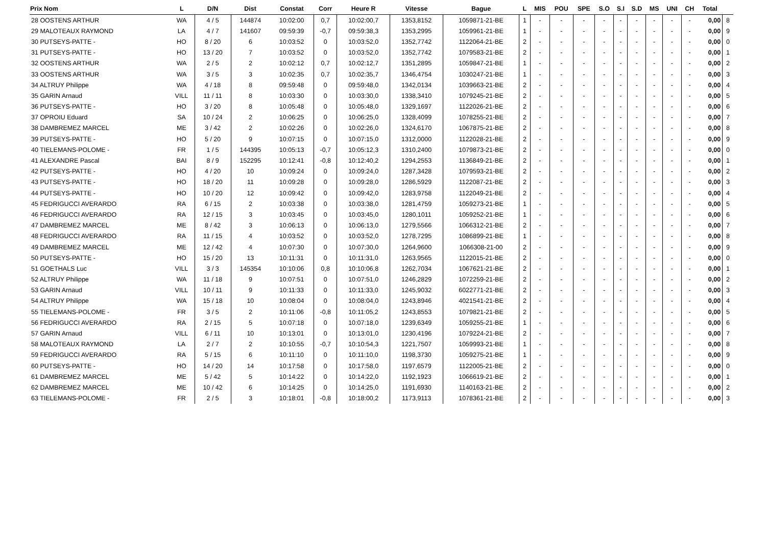| Prix Nom | L | D/N | Dist | Constat | Corr | Heure R | Vitesse | Bague | L | MIS | POU | SPE | S.O | S.I | S.D | MS | UNI | CH | Total | |
| --- | --- | --- | --- | --- | --- | --- | --- | --- | --- | --- | --- | --- | --- | --- | --- | --- | --- | --- | --- | --- |
| 28 OOSTENS ARTHUR | WA | 4 / 5 | 144874 | 10:02:00 | 0,7 | 10:02:00,7 | 1353,8152 | 1059871-21-BE | 1 | - | - | - | - | - | - | - | - | - | 0,00 | 8 |
| 29 MALOTEAUX RAYMOND | LA | 4 / 7 | 141607 | 09:59:39 | -0,7 | 09:59:38,3 | 1353,2995 | 1059961-21-BE | 1 | - | - | - | - | - | - | - | - | - | 0,00 | 9 |
| 30 PUTSEYS-PATTE - | HO | 8 / 20 | 6 | 10:03:52 | 0 | 10:03:52,0 | 1352,7742 | 1122064-21-BE | 2 | - | - | - | - | - | - | - | - | - | 0,00 | 0 |
| 31 PUTSEYS-PATTE - | HO | 13 / 20 | 7 | 10:03:52 | 0 | 10:03:52,0 | 1352,7742 | 1079583-21-BE | 2 | - | - | - | - | - | - | - | - | - | 0,00 | 1 |
| 32 OOSTENS ARTHUR | WA | 2 / 5 | 2 | 10:02:12 | 0,7 | 10:02:12,7 | 1351,2895 | 1059847-21-BE | 1 | - | - | - | - | - | - | - | - | - | 0,00 | 2 |
| 33 OOSTENS ARTHUR | WA | 3 / 5 | 3 | 10:02:35 | 0,7 | 10:02:35,7 | 1346,4754 | 1030247-21-BE | 1 | - | - | - | - | - | - | - | - | - | 0,00 | 3 |
| 34 ALTRUY Philippe | WA | 4 / 18 | 8 | 09:59:48 | 0 | 09:59:48,0 | 1342,0134 | 1039663-21-BE | 2 | - | - | - | - | - | - | - | - | - | 0,00 | 4 |
| 35 GARIN Arnaud | VILL | 11 / 11 | 8 | 10:03:30 | 0 | 10:03:30,0 | 1338,3410 | 1079245-21-BE | 2 | - | - | - | - | - | - | - | - | - | 0,00 | 5 |
| 36 PUTSEYS-PATTE - | HO | 3 / 20 | 8 | 10:05:48 | 0 | 10:05:48,0 | 1329,1697 | 1122026-21-BE | 2 | - | - | - | - | - | - | - | - | - | 0,00 | 6 |
| 37 OPROIU Eduard | SA | 10 / 24 | 2 | 10:06:25 | 0 | 10:06:25,0 | 1328,4099 | 1078255-21-BE | 2 | - | - | - | - | - | - | - | - | - | 0,00 | 7 |
| 38 DAMBREMEZ MARCEL | ME | 3 / 42 | 2 | 10:02:26 | 0 | 10:02:26,0 | 1324,6170 | 1067875-21-BE | 2 | - | - | - | - | - | - | - | - | - | 0,00 | 8 |
| 39 PUTSEYS-PATTE - | HO | 5 / 20 | 9 | 10:07:15 | 0 | 10:07:15,0 | 1312,0000 | 1122028-21-BE | 2 | - | - | - | - | - | - | - | - | - | 0,00 | 9 |
| 40 TIELEMANS-POLOME - | FR | 1 / 5 | 144395 | 10:05:13 | -0,7 | 10:05:12,3 | 1310,2400 | 1079873-21-BE | 2 | - | - | - | - | - | - | - | - | - | 0,00 | 0 |
| 41 ALEXANDRE Pascal | BAI | 8 / 9 | 152295 | 10:12:41 | -0,8 | 10:12:40,2 | 1294,2553 | 1136849-21-BE | 2 | - | - | - | - | - | - | - | - | - | 0,00 | 1 |
| 42 PUTSEYS-PATTE - | HO | 4 / 20 | 10 | 10:09:24 | 0 | 10:09:24,0 | 1287,3428 | 1079593-21-BE | 2 | - | - | - | - | - | - | - | - | - | 0,00 | 2 |
| 43 PUTSEYS-PATTE - | HO | 18 / 20 | 11 | 10:09:28 | 0 | 10:09:28,0 | 1286,5929 | 1122087-21-BE | 2 | - | - | - | - | - | - | - | - | - | 0,00 | 3 |
| 44 PUTSEYS-PATTE - | HO | 10 / 20 | 12 | 10:09:42 | 0 | 10:09:42,0 | 1283,9758 | 1122049-21-BE | 2 | - | - | - | - | - | - | - | - | - | 0,00 | 4 |
| 45 FEDRIGUCCI AVERARDO | RA | 6 / 15 | 2 | 10:03:38 | 0 | 10:03:38,0 | 1281,4759 | 1059273-21-BE | 1 | - | - | - | - | - | - | - | - | - | 0,00 | 5 |
| 46 FEDRIGUCCI AVERARDO | RA | 12 / 15 | 3 | 10:03:45 | 0 | 10:03:45,0 | 1280,1011 | 1059252-21-BE | 1 | - | - | - | - | - | - | - | - | - | 0,00 | 6 |
| 47 DAMBREMEZ MARCEL | ME | 8 / 42 | 3 | 10:06:13 | 0 | 10:06:13,0 | 1279,5566 | 1066312-21-BE | 2 | - | - | - | - | - | - | - | - | - | 0,00 | 7 |
| 48 FEDRIGUCCI AVERARDO | RA | 11 / 15 | 4 | 10:03:52 | 0 | 10:03:52,0 | 1278,7295 | 1086899-21-BE | 1 | - | - | - | - | - | - | - | - | - | 0,00 | 8 |
| 49 DAMBREMEZ MARCEL | ME | 12 / 42 | 4 | 10:07:30 | 0 | 10:07:30,0 | 1264,9600 | 1066308-21-00 | 2 | - | - | - | - | - | - | - | - | - | 0,00 | 9 |
| 50 PUTSEYS-PATTE - | HO | 15 / 20 | 13 | 10:11:31 | 0 | 10:11:31,0 | 1263,9565 | 1122015-21-BE | 2 | - | - | - | - | - | - | - | - | - | 0,00 | 0 |
| 51 GOETHALS Luc | VILL | 3 / 3 | 145354 | 10:10:06 | 0,8 | 10:10:06,8 | 1262,7034 | 1067621-21-BE | 2 | - | - | - | - | - | - | - | - | - | 0,00 | 1 |
| 52 ALTRUY Philippe | WA | 11 / 18 | 9 | 10:07:51 | 0 | 10:07:51,0 | 1246,2829 | 1072259-21-BE | 2 | - | - | - | - | - | - | - | - | - | 0,00 | 2 |
| 53 GARIN Arnaud | VILL | 10 / 11 | 9 | 10:11:33 | 0 | 10:11:33,0 | 1245,9032 | 6022771-21-BE | 2 | - | - | - | - | - | - | - | - | - | 0,00 | 3 |
| 54 ALTRUY Philippe | WA | 15 / 18 | 10 | 10:08:04 | 0 | 10:08:04,0 | 1243,8946 | 4021541-21-BE | 2 | - | - | - | - | - | - | - | - | - | 0,00 | 4 |
| 55 TIELEMANS-POLOME - | FR | 3 / 5 | 2 | 10:11:06 | -0,8 | 10:11:05,2 | 1243,8553 | 1079821-21-BE | 2 | - | - | - | - | - | - | - | - | - | 0,00 | 5 |
| 56 FEDRIGUCCI AVERARDO | RA | 2 / 15 | 5 | 10:07:18 | 0 | 10:07:18,0 | 1239,6349 | 1059255-21-BE | 1 | - | - | - | - | - | - | - | - | - | 0,00 | 6 |
| 57 GARIN Arnaud | VILL | 6 / 11 | 10 | 10:13:01 | 0 | 10:13:01,0 | 1230,4196 | 1079224-21-BE | 2 | - | - | - | - | - | - | - | - | - | 0,00 | 7 |
| 58 MALOTEAUX RAYMOND | LA | 2 / 7 | 2 | 10:10:55 | -0,7 | 10:10:54,3 | 1221,7507 | 1059993-21-BE | 1 | - | - | - | - | - | - | - | - | - | 0,00 | 8 |
| 59 FEDRIGUCCI AVERARDO | RA | 5 / 15 | 6 | 10:11:10 | 0 | 10:11:10,0 | 1198,3730 | 1059275-21-BE | 1 | - | - | - | - | - | - | - | - | - | 0,00 | 9 |
| 60 PUTSEYS-PATTE - | HO | 14 / 20 | 14 | 10:17:58 | 0 | 10:17:58,0 | 1197,6579 | 1122005-21-BE | 2 | - | - | - | - | - | - | - | - | - | 0,00 | 0 |
| 61 DAMBREMEZ MARCEL | ME | 5 / 42 | 5 | 10:14:22 | 0 | 10:14:22,0 | 1192,1923 | 1066619-21-BE | 2 | - | - | - | - | - | - | - | - | - | 0,00 | 1 |
| 62 DAMBREMEZ MARCEL | ME | 10 / 42 | 6 | 10:14:25 | 0 | 10:14:25,0 | 1191,6930 | 1140163-21-BE | 2 | - | - | - | - | - | - | - | - | - | 0,00 | 2 |
| 63 TIELEMANS-POLOME - | FR | 2 / 5 | 3 | 10:18:01 | -0,8 | 10:18:00,2 | 1173,9113 | 1078361-21-BE | 2 | - | - | - | - | - | - | - | - | - | 0,00 | 3 |